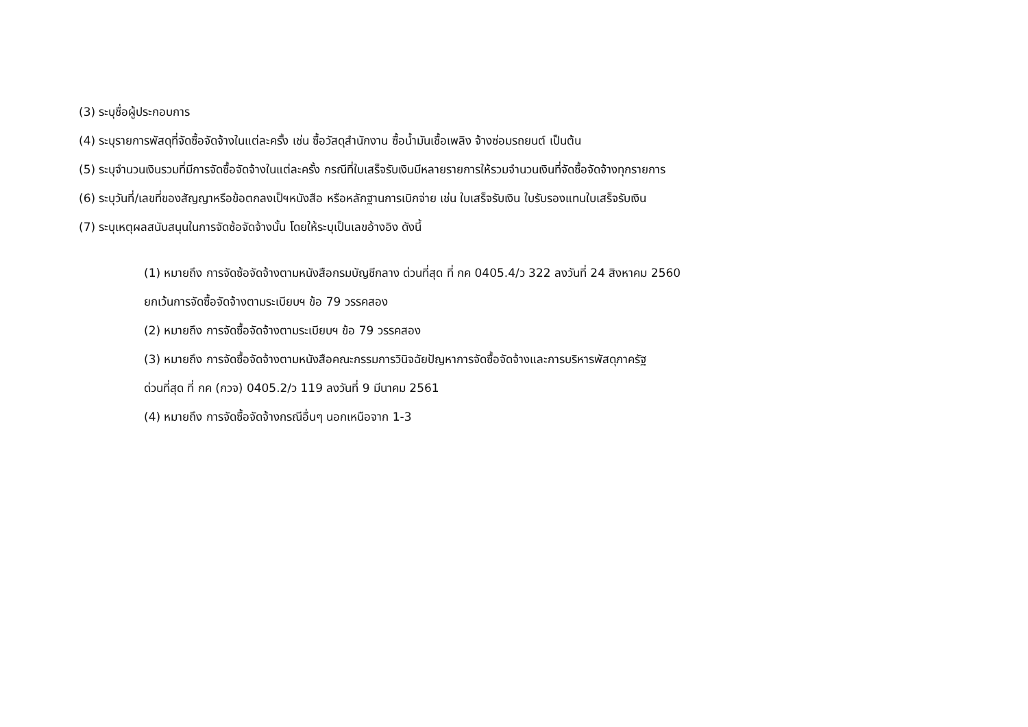(3) ระบุชื่อผู้ประกอบการ
(4) ระบุรายการพัสดุที่จัดซื้อจัดจ้างในแต่ละครั้ง เช่น ซื้อวัสดุสำนักงาน ซื้อน้ำมันเชื้อเพลิง จ้างซ่อมรถยนต์ เป็นต้น
(5) ระบุจำนวนเงินรวมที่มีการจัดซื้อจัดจ้างในแต่ละครั้ง กรณีที่ใบเสร็จรับเงินมีหลายรายการให้รวมจำนวนเงินที่จัดซื้อจัดจ้างทุกรายการ
(6) ระบุวันที่/เลขที่ของสัญญาหรือข้อตกลงเป็ฯหนังสือ หรือหลักฐานการเบิกจ่าย เช่น ใบเสร็จรับเงิน ใบรับรองแทนใบเสร็จรับเงิน
(7) ระบุเหตุผลสนับสนุนในการจัดซ้อจัดจ้างนั้น โดยให้ระบุเป็นเลขอ้างอิง ดังนี้
(1) หมายถึง การจัดซ้อจัดจ้างตามหนังสือกรมบัญชีกลาง ด่วนที่สุด ที่ กค 0405.4/ว 322 ลงวันที่ 24 สิงหาคม 2560
ยกเว้นการจัดซื้อจัดจ้างตามระเบียบฯ ข้อ 79 วรรคสอง
(2) หมายถึง การจัดซื้อจัดจ้างตามระเบียบฯ ข้อ 79 วรรคสอง
(3) หมายถึง การจัดซื้อจัดจ้างตามหนังสือคณะกรรมการวินิจฉัยปัญหาการจัดซื้อจัดจ้างและการบริหารพัสดุภาครัฐ
ด่วนที่สุด ที่ กค (กวจ) 0405.2/ว 119 ลงวันที่ 9 มีนาคม 2561
(4) หมายถึง การจัดซื้อจัดจ้างกรณีอื่นๆ นอกเหนือจาก 1-3